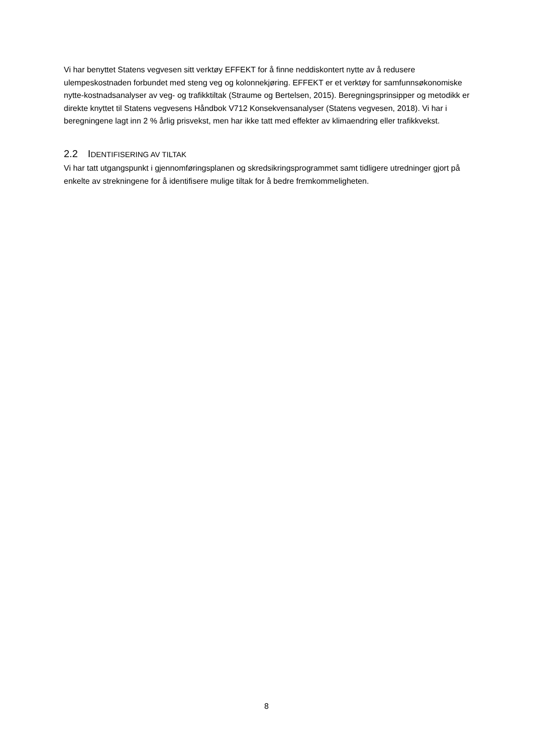Vi har benyttet Statens vegvesen sitt verktøy EFFEKT for å finne neddiskontert nytte av å redusere ulempeskostnaden forbundet med steng veg og kolonnekjøring. EFFEKT er et verktøy for samfunnsøkonomiske nytte-kostnadsanalyser av veg- og trafikktiltak (Straume og Bertelsen, 2015). Beregningsprinsipper og metodikk er direkte knyttet til Statens vegvesens Håndbok V712 Konsekvensanalyser (Statens vegvesen, 2018). Vi har i beregningene lagt inn 2 % årlig prisvekst, men har ikke tatt med effekter av klimaendring eller trafikkvekst.
2.2 IDENTIFISERING AV TILTAK
Vi har tatt utgangspunkt i gjennomføringsplanen og skredsikringsprogrammet samt tidligere utredninger gjort på enkelte av strekningene for å identifisere mulige tiltak for å bedre fremkommeligheten.
8